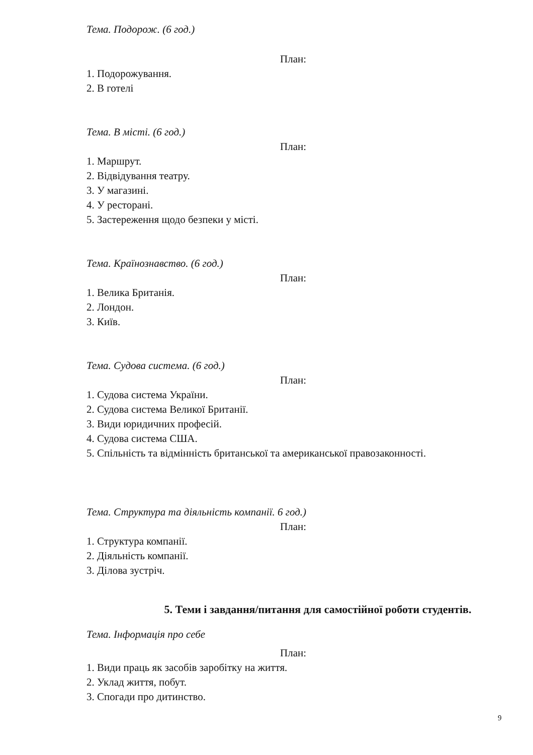Тема. Подорож. (6 год.)
План:
1. Подорожування.
2. В готелі
Тема. В місті. (6 год.)
План:
1. Маршрут.
2. Відвідування театру.
3. У магазині.
4. У ресторані.
5. Застереження щодо безпеки у місті.
Тема. Країнознавство. (6 год.)
План:
1. Велика Британія.
2. Лондон.
3. Київ.
Тема. Судова система. (6 год.)
План:
1. Судова система України.
2. Судова система Великої Британії.
3. Види юридичних професій.
4. Судова система США.
5. Спільність та відмінність британської та американської правозаконності.
Тема. Структура та діяльність компанії. 6 год.)
План:
1. Структура компанії.
2. Діяльність компанії.
3. Ділова зустріч.
5. Теми і завдання/питання для самостійної роботи студентів.
Тема. Інформація про себе
План:
1. Види праць як засобів заробітку на життя.
2. Уклад життя, побут.
3. Спогади про дитинство.
9